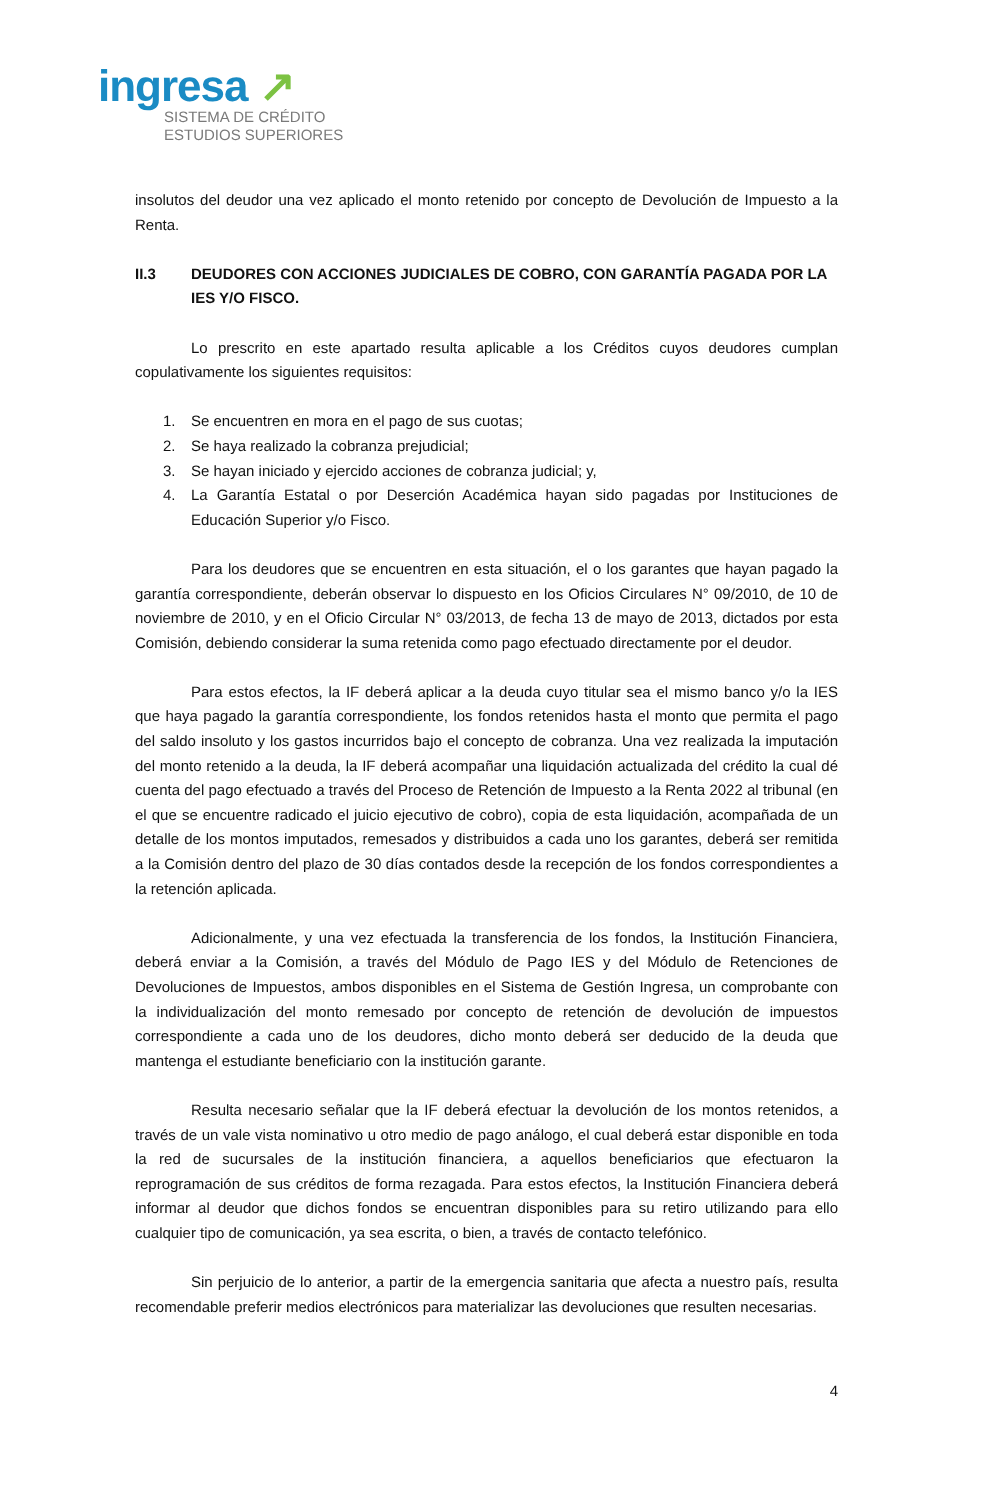ingresa ↗
SISTEMA DE CRÉDITO
ESTUDIOS SUPERIORES
insolutos del deudor una vez aplicado el monto retenido por concepto de Devolución de Impuesto a la Renta.
II.3 DEUDORES CON ACCIONES JUDICIALES DE COBRO, CON GARANTÍA PAGADA POR LA IES Y/O FISCO.
Lo prescrito en este apartado resulta aplicable a los Créditos cuyos deudores cumplan copulativamente los siguientes requisitos:
1. Se encuentren en mora en el pago de sus cuotas;
2. Se haya realizado la cobranza prejudicial;
3. Se hayan iniciado y ejercido acciones de cobranza judicial; y,
4. La Garantía Estatal o por Deserción Académica hayan sido pagadas por Instituciones de Educación Superior y/o Fisco.
Para los deudores que se encuentren en esta situación, el o los garantes que hayan pagado la garantía correspondiente, deberán observar lo dispuesto en los Oficios Circulares N° 09/2010, de 10 de noviembre de 2010, y en el Oficio Circular N° 03/2013, de fecha 13 de mayo de 2013, dictados por esta Comisión, debiendo considerar la suma retenida como pago efectuado directamente por el deudor.
Para estos efectos, la IF deberá aplicar a la deuda cuyo titular sea el mismo banco y/o la IES que haya pagado la garantía correspondiente, los fondos retenidos hasta el monto que permita el pago del saldo insoluto y los gastos incurridos bajo el concepto de cobranza. Una vez realizada la imputación del monto retenido a la deuda, la IF deberá acompañar una liquidación actualizada del crédito la cual dé cuenta del pago efectuado a través del Proceso de Retención de Impuesto a la Renta 2022 al tribunal (en el que se encuentre radicado el juicio ejecutivo de cobro), copia de esta liquidación, acompañada de un detalle de los montos imputados, remesados y distribuidos a cada uno los garantes, deberá ser remitida a la Comisión dentro del plazo de 30 días contados desde la recepción de los fondos correspondientes a la retención aplicada.
Adicionalmente, y una vez efectuada la transferencia de los fondos, la Institución Financiera, deberá enviar a la Comisión, a través del Módulo de Pago IES y del Módulo de Retenciones de Devoluciones de Impuestos, ambos disponibles en el Sistema de Gestión Ingresa, un comprobante con la individualización del monto remesado por concepto de retención de devolución de impuestos correspondiente a cada uno de los deudores, dicho monto deberá ser deducido de la deuda que mantenga el estudiante beneficiario con la institución garante.
Resulta necesario señalar que la IF deberá efectuar la devolución de los montos retenidos, a través de un vale vista nominativo u otro medio de pago análogo, el cual deberá estar disponible en toda la red de sucursales de la institución financiera, a aquellos beneficiarios que efectuaron la reprogramación de sus créditos de forma rezagada. Para estos efectos, la Institución Financiera deberá informar al deudor que dichos fondos se encuentran disponibles para su retiro utilizando para ello cualquier tipo de comunicación, ya sea escrita, o bien, a través de contacto telefónico.
Sin perjuicio de lo anterior, a partir de la emergencia sanitaria que afecta a nuestro país, resulta recomendable preferir medios electrónicos para materializar las devoluciones que resulten necesarias.
4